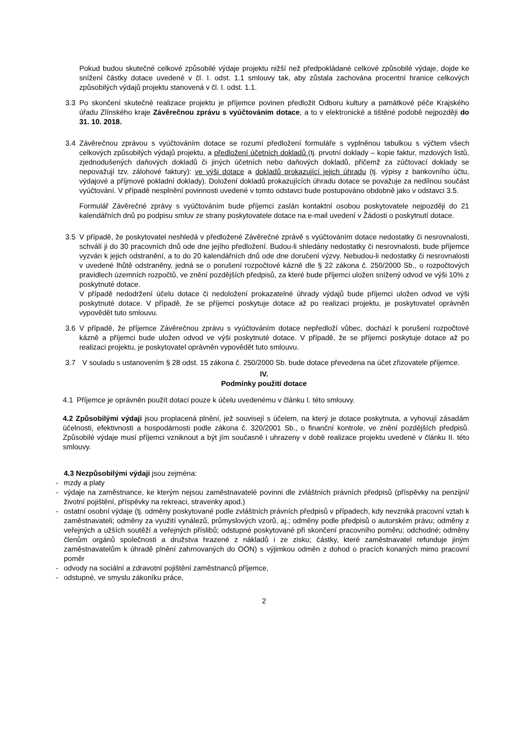Pokud budou skutečné celkové způsobilé výdaje projektu nižší než předpokládané celkové způsobilé výdaje, dojde ke snížení částky dotace uvedené v čl. I. odst. 1.1 smlouvy tak, aby zůstala zachována procentní hranice celkových způsobilých výdajů projektu stanovená v čl. I. odst. 1.1.
3.3 Po skončení skutečné realizace projektu je příjemce povinen předložit Odboru kultury a památkové péče Krajského úřadu Zlínského kraje Závěrečnou zprávu s vyúčtováním dotace, a to v elektronické a tištěné podobě nejpozději do 31. 10. 2018.
3.4 Závěrečnou zprávou s vyúčtováním dotace se rozumí předložení formuláře s vyplněnou tabulkou s výčtem všech celkových způsobilých výdajů projektu, a předložení účetních dokladů (tj. prvotní doklady – kopie faktur, mzdových listů, zjednodušených daňových dokladů či jiných účetních nebo daňových dokladů, přičemž za zúčtovací doklady se nepovažují tzv. zálohové faktury): ve výši dotace a dokladů prokazující jejich úhradu (tj. výpisy z bankovního účtu, výdajové a příjmové pokladní doklady). Doložení dokladů prokazujících úhradu dotace se považuje za nedílnou součást vyúčtování. V případě nesplnění povinnosti uvedené v tomto odstavci bude postupováno obdobně jako v odstavci 3.5.
Formulář Závěrečné zprávy s vyúčtováním bude příjemci zaslán kontaktní osobou poskytovatele nejpozději do 21 kalendářních dnů po podpisu smluv ze strany poskytovatele dotace na e-mail uvedení v Žádosti o poskytnutí dotace.
3.5 V případě, že poskytovatel neshledá v předložené Závěrečné zprávě s vyúčtováním dotace nedostatky či nesrovnalosti, schválí ji do 30 pracovních dnů ode dne jejího předložení. Budou-li shledány nedostatky či nesrovnalosti, bude příjemce vyzván k jejich odstranění, a to do 20 kalendářních dnů ode dne doručení výzvy. Nebudou-li nedostatky či nesrovnalosti v uvedené lhůtě odstraněny, jedná se o porušení rozpočtové kázně dle § 22 zákona č. 250/2000 Sb., o rozpočtových pravidlech územních rozpočtů, ve znění pozdějších předpisů, za které bude příjemci uložen snížený odvod ve výši 10% z poskytnuté dotace.
V případě nedodržení účelu dotace či nedoložení prokazatelné úhrady výdajů bude příjemci uložen odvod ve výši poskytnuté dotace. V případě, že se příjemci poskytuje dotace až po realizaci projektu, je poskytovatel oprávněn vypovědět tuto smlouvu.
3.6 V případě, že příjemce Závěrečnou zprávu s vyúčtováním dotace nepředloží vůbec, dochází k porušení rozpočtové kázně a příjemci bude uložen odvod ve výši poskytnuté dotace. V případě, že se příjemci poskytuje dotace až po realizaci projektu, je poskytovatel oprávněn vypovědět tuto smlouvu.
3.7 V souladu s ustanovením § 28 odst. 15 zákona č. 250/2000 Sb. bude dotace převedena na účet zřizovatele příjemce.
IV.
Podmínky použití dotace
4.1 Příjemce je oprávněn použít dotaci pouze k účelu uvedenému v článku I. této smlouvy.
4.2 Způsobilými výdaji jsou proplacená plnění, jež souvisejí s účelem, na který je dotace poskytnuta, a vyhovují zásadám účelnosti, efektivnosti a hospodárnosti podle zákona č. 320/2001 Sb., o finanční kontrole, ve znění pozdějších předpisů. Způsobilé výdaje musí příjemci vzniknout a být jím současně i uhrazeny v době realizace projektu uvedené v článku II. této smlouvy.
4.3 Nezpůsobilými výdaji jsou zejména:
- mzdy a platy
- výdaje na zaměstnance, ke kterým nejsou zaměstnavatelé povinni dle zvláštních právních předpisů (příspěvky na penzijní/životní pojištění, příspěvky na rekreaci, stravenky apod.)
- ostatní osobní výdaje (tj. odměny poskytované podle zvláštních právních předpisů v případech, kdy nevzniká pracovní vztah k zaměstnavateli; odměny za využití vynálezů, průmyslových vzorů, aj.; odměny podle předpisů o autorském právu; odměny z veřejných a užších soutěží a veřejných příslibů; odstupné poskytované při skončení pracovního poměru; odchodné; odměny členům orgánů společnosti a družstva hrazené z nákladů i ze zisku; částky, které zaměstnavatel refunduje jiným zaměstnavatelům k úhradě plnění zahrnovaných do OON) s výjimkou odměn z dohod o pracích konaných mimo pracovní poměr
- odvody na sociální a zdravotní pojištění zaměstnanců příjemce,
- odstupné, ve smyslu zákoníku práce,
2